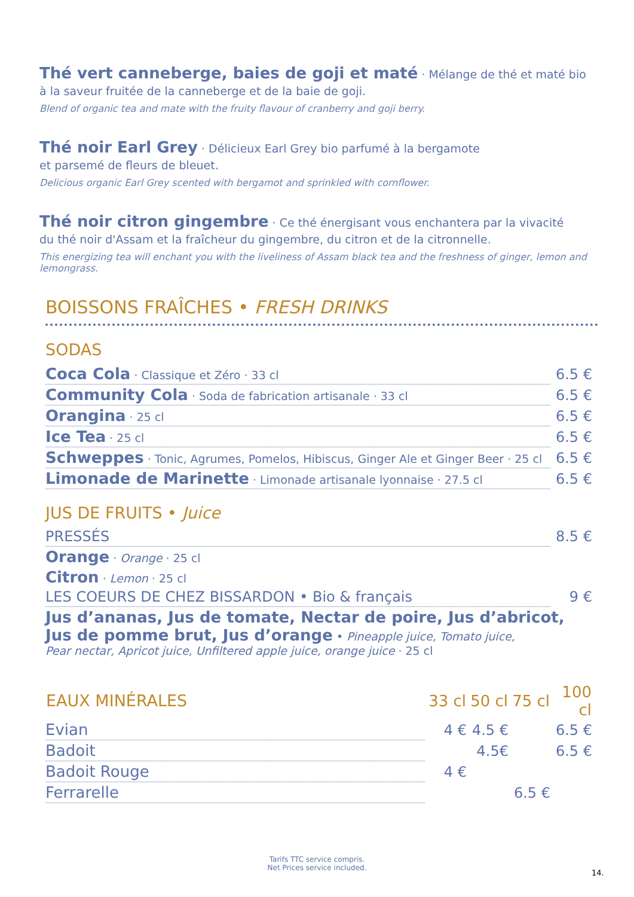Thé vert canneberge, baies de goji et maté · Mélange de thé et maté bio
à la saveur fruitée de la canneberge et de la baie de goji.
Blend of organic tea and mate with the fruity flavour of cranberry and goji berry.
Thé noir Earl Grey · Délicieux Earl Grey bio parfumé à la bergamote
et parsemé de fleurs de bleuet.
Delicious organic Earl Grey scented with bergamot and sprinkled with cornflower.
Thé noir citron gingembre · Ce thé énergisant vous enchantera par la vivacité
du thé noir d'Assam et la fraîcheur du gingembre, du citron et de la citronnelle.
This energizing tea will enchant you with the liveliness of Assam black tea and the freshness of ginger, lemon and lemongrass.
BOISSONS FRAÎCHES • FRESH DRINKS
SODAS
| Coca Cola · Classique et Zéro · 33 cl | 6.5 € |
| Community Cola · Soda de fabrication artisanale · 33 cl | 6.5 € |
| Orangina · 25 cl | 6.5 € |
| Ice Tea · 25 cl | 6.5 € |
| Schweppes · Tonic, Agrumes, Pomelos, Hibiscus, Ginger Ale et Ginger Beer · 25 cl | 6.5 € |
| Limonade de Marinette · Limonade artisanale lyonnaise · 27.5 cl | 6.5 € |
JUS DE FRUITS • Juice
| PRESSÉS | 8.5 € |
| Orange · Orange · 25 cl | |
| Citron · Lemon · 25 cl | |
| LES COEURS DE CHEZ BISSARDON • Bio & français | 9 € |
| Jus d’ananas, Jus de tomate, Nectar de poire, Jus d’abricot, Jus de pomme brut, Jus d’orange • Pineapple juice, Tomato juice, Pear nectar, Apricot juice, Unfiltered apple juice, orange juice · 25 cl | |
| EAUX MINÉRALES | 33 cl | 50 cl | 75 cl | 100 cl |
| --- | --- | --- | --- | --- |
| Evian | 4 € | 4.5 € | | 6.5 € |
| Badoit | | 4.5€ | | 6.5 € |
| Badoit Rouge | 4 € | | | |
| Ferrarelle | | | 6.5 € | |
Tarifs TTC service compris.
Net Prices service included.
14.